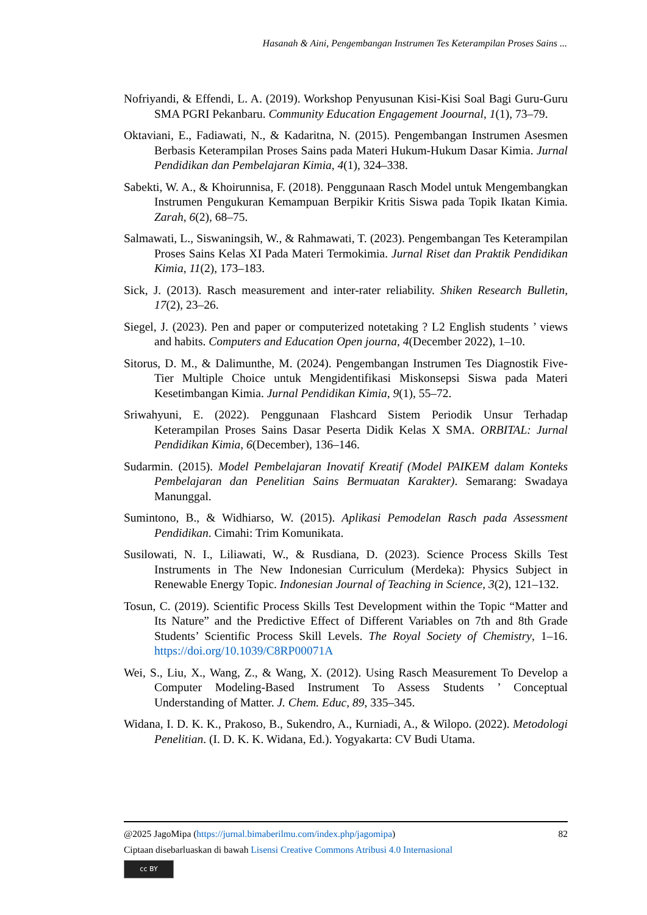Hasanah & Aini, Pengembangan Instrumen Tes Keterampilan Proses Sains ...
Nofriyandi, & Effendi, L. A. (2019). Workshop Penyusunan Kisi-Kisi Soal Bagi Guru-Guru SMA PGRI Pekanbaru. Community Education Engagement Joournal, 1(1), 73–79.
Oktaviani, E., Fadiawati, N., & Kadaritna, N. (2015). Pengembangan Instrumen Asesmen Berbasis Keterampilan Proses Sains pada Materi Hukum-Hukum Dasar Kimia. Jurnal Pendidikan dan Pembelajaran Kimia, 4(1), 324–338.
Sabekti, W. A., & Khoirunnisa, F. (2018). Penggunaan Rasch Model untuk Mengembangkan Instrumen Pengukuran Kemampuan Berpikir Kritis Siswa pada Topik Ikatan Kimia. Zarah, 6(2), 68–75.
Salmawati, L., Siswaningsih, W., & Rahmawati, T. (2023). Pengembangan Tes Keterampilan Proses Sains Kelas XI Pada Materi Termokimia. Jurnal Riset dan Praktik Pendidikan Kimia, 11(2), 173–183.
Sick, J. (2013). Rasch measurement and inter-rater reliability. Shiken Research Bulletin, 17(2), 23–26.
Siegel, J. (2023). Pen and paper or computerized notetaking ? L2 English students ’ views and habits. Computers and Education Open journa, 4(December 2022), 1–10.
Sitorus, D. M., & Dalimunthe, M. (2024). Pengembangan Instrumen Tes Diagnostik Five-Tier Multiple Choice untuk Mengidentifikasi Miskonsepsi Siswa pada Materi Kesetimbangan Kimia. Jurnal Pendidikan Kimia, 9(1), 55–72.
Sriwahyuni, E. (2022). Penggunaan Flashcard Sistem Periodik Unsur Terhadap Keterampilan Proses Sains Dasar Peserta Didik Kelas X SMA. ORBITAL: Jurnal Pendidikan Kimia, 6(December), 136–146.
Sudarmin. (2015). Model Pembelajaran Inovatif Kreatif (Model PAIKEM dalam Konteks Pembelajaran dan Penelitian Sains Bermuatan Karakter). Semarang: Swadaya Manunggal.
Sumintono, B., & Widhiarso, W. (2015). Aplikasi Pemodelan Rasch pada Assessment Pendidikan. Cimahi: Trim Komunikata.
Susilowati, N. I., Liliawati, W., & Rusdiana, D. (2023). Science Process Skills Test Instruments in The New Indonesian Curriculum (Merdeka): Physics Subject in Renewable Energy Topic. Indonesian Journal of Teaching in Science, 3(2), 121–132.
Tosun, C. (2019). Scientific Process Skills Test Development within the Topic “Matter and Its Nature” and the Predictive Effect of Different Variables on 7th and 8th Grade Students’ Scientific Process Skill Levels. The Royal Society of Chemistry, 1–16. https://doi.org/10.1039/C8RP00071A
Wei, S., Liu, X., Wang, Z., & Wang, X. (2012). Using Rasch Measurement To Develop a Computer Modeling-Based Instrument To Assess Students ’ Conceptual Understanding of Matter. J. Chem. Educ, 89, 335–345.
Widana, I. D. K. K., Prakoso, B., Sukendro, A., Kurniadi, A., & Wilopo. (2022). Metodologi Penelitian. (I. D. K. K. Widana, Ed.). Yogyakarta: CV Budi Utama.
@2025 JagoMipa (https://jurnal.bimaberilmu.com/index.php/jagomipa) 82
Ciptaan disebarluaskan di bawah Lisensi Creative Commons Atribusi 4.0 Internasional
cc BY